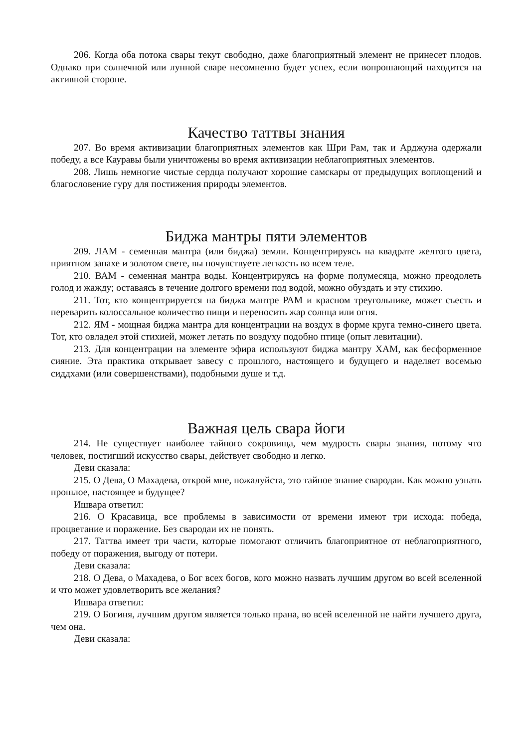206. Когда оба потока свары текут свободно, даже благоприятный элемент не принесет плодов. Однако при солнечной или лунной сваре несомненно будет успех, если вопрошающий находится на активной стороне.
Качество таттвы знания
207. Во время активизации благоприятных элементов как Шри Рам, так и Арджуна одержали победу, а все Кауравы были уничтожены во время активизации неблагоприятных элементов.
208. Лишь немногие чистые сердца получают хорошие самскары от предыдущих воплощений и благословение гуру для постижения природы элементов.
Биджа мантры пяти элементов
209. ЛАМ - семенная мантра (или биджа) земли. Концентрируясь на квадрате желтого цвета, приятном запахе и золотом свете, вы почувствуете легкость во всем теле.
210. ВАМ - семенная мантра воды. Концентрируясь на форме полумесяца, можно преодолеть голод и жажду; оставаясь в течение долгого времени под водой, можно обуздать и эту стихию.
211. Тот, кто концентрируется на биджа мантре РАМ и красном треугольнике, может съесть и переварить колоссальное количество пищи и переносить жар солнца или огня.
212. ЯМ - мощная биджа мантра для концентрации на воздух в форме круга темно-синего цвета. Тот, кто овладел этой стихией, может летать по воздуху подобно птице (опыт левитации).
213. Для концентрации на элементе эфира используют биджа мантру ХАМ, как бесформенное сияние. Эта практика открывает завесу с прошлого, настоящего и будущего и наделяет восемью сиддхами (или совершенствами), подобными душе и т.д.
Важная цель свара йоги
214. Не существует наиболее тайного сокровища, чем мудрость свары знания, потому что человек, постигший искусство свары, действует свободно и легко.
Деви сказала:
215. О Дева, О Махадева, открой мне, пожалуйста, это тайное знание свародаи. Как можно узнать прошлое, настоящее и будущее?
Ишвара ответил:
216. О Красавица, все проблемы в зависимости от времени имеют три исхода: победа, процветание и поражение. Без свародаи их не понять.
217. Таттва имеет три части, которые помогают отличить благоприятное от неблагоприятного, победу от поражения, выгоду от потери.
Деви сказала:
218. О Дева, о Махадева, о Бог всех богов, кого можно назвать лучшим другом во всей вселенной и что может удовлетворить все желания?
Ишвара ответил:
219. О Богиня, лучшим другом является только прана, во всей вселенной не найти лучшего друга, чем она.
Деви сказала: